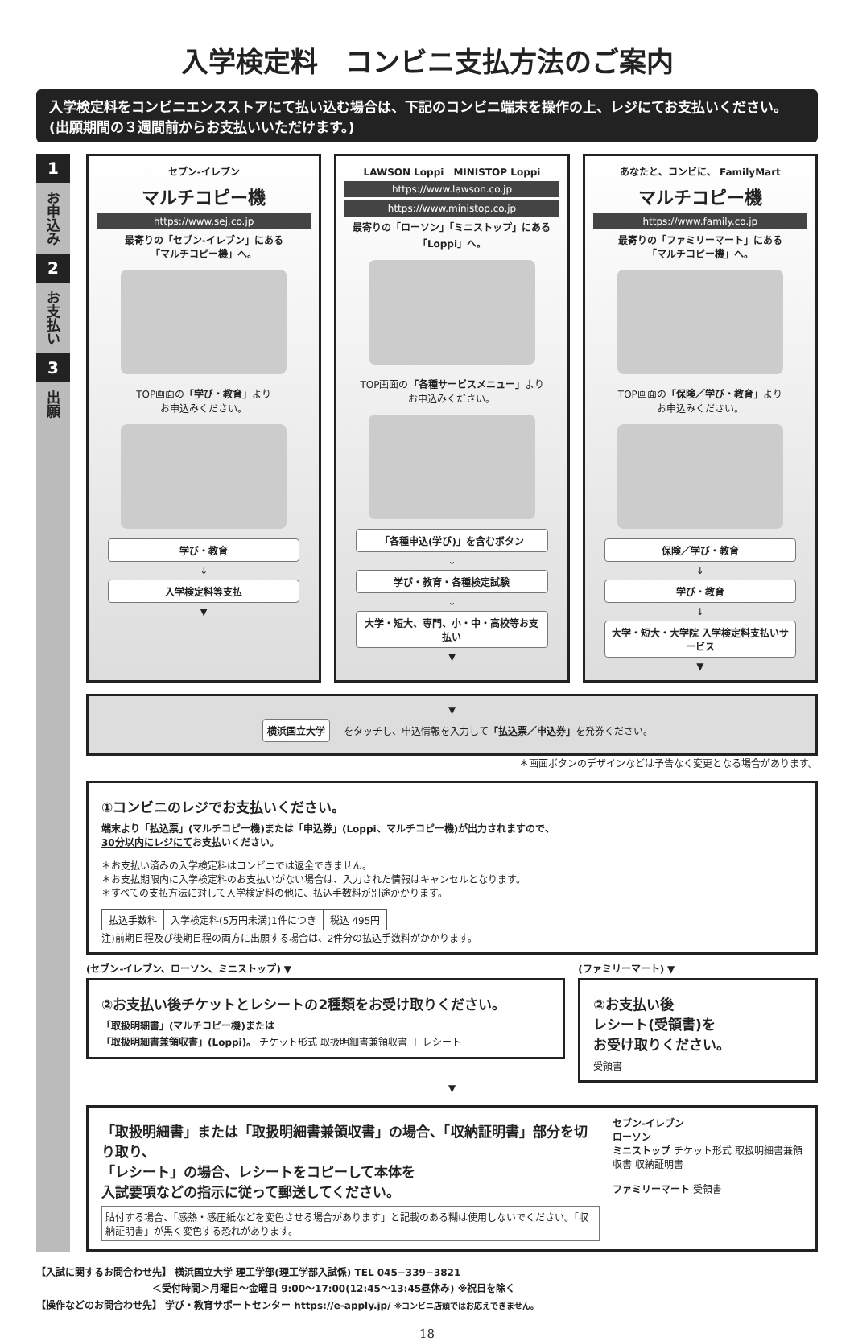入学検定料　コンビニ支払方法のご案内
入学検定料をコンビニエンスストアにて払い込む場合は、下記のコンビニ端末を操作の上、レジにてお支払いください。(出願期間の３週間前からお支払いいただけます。)
1
お申込み
2
お支払い
3
出願
セブン-イレブン
マルチコピー機
https://www.sej.co.jp
最寄りの「セブン-イレブン」にある
「マルチコピー機」へ。
TOP画面の「学び・教育」より
お申込みください。
学び・教育
↓
入学検定料等支払
▼
LAWSON Loppi　MINISTOP Loppi
https://www.lawson.co.jp
https://www.ministop.co.jp
最寄りの「ローソン」「ミニストップ」にある
「Loppi」へ。
TOP画面の「各種サービスメニュー」より
お申込みください。
「各種申込(学び)」を含むボタン
↓
学び・教育・各種検定試験
↓
大学・短大、専門、小・中・高校等お支払い
▼
あなたと、コンビに、 FamilyMart
マルチコピー機
https://www.family.co.jp
最寄りの「ファミリーマート」にある
「マルチコピー機」へ。
TOP画面の「保険／学び・教育」より
お申込みください。
保険／学び・教育
↓
学び・教育
↓
大学・短大・大学院 入学検定料支払いサービス
▼
▼
横浜国立大学 をタッチし、申込情報を入力して「払込票／申込券」を発券ください。
＊画面ボタンのデザインなどは予告なく変更となる場合があります。
①コンビニのレジでお支払いください。
端末より「払込票」(マルチコピー機)または「申込券」(Loppi、マルチコピー機)が出力されますので、
30分以内にレジにてお支払いください。
＊お支払い済みの入学検定料はコンビニでは返金できません。
＊お支払期限内に入学検定料のお支払いがない場合は、入力された情報はキャンセルとなります。
＊すべての支払方法に対して入学検定料の他に、払込手数料が別途かかります。
| 払込手数料 | 入学検定料(5万円未満)1件につき | 税込 495円 |
注)前期日程及び後期日程の両方に出願する場合は、2件分の払込手数料がかかります。
(セブン-イレブン、ローソン、ミニストップ) ▼
②お支払い後チケットとレシートの2種類をお受け取りください。
「取扱明細書」(マルチコピー機)または
「取扱明細書兼領収書」(Loppi)。 チケット形式 取扱明細書兼領収書 ＋ レシート
(ファミリーマート) ▼
②お支払い後
レシート(受領書)を
お受け取りください。
受領書
▼
「取扱明細書」または「取扱明細書兼領収書」の場合、「収納証明書」部分を切り取り、
「レシート」の場合、レシートをコピーして本体を
入試要項などの指示に従って郵送してください。
貼付する場合、「感熱・感圧紙などを変色させる場合があります」と記載のある糊は使用しないでください。「収納証明書」が黒く変色する恐れがあります。
セブン-イレブン
ローソン
ミニストップ チケット形式 取扱明細書兼領収書 収納証明書
ファミリーマート 受領書
【入試に関するお問合わせ先】 横浜国立大学 理工学部(理工学部入試係) TEL 045−339−3821
　　　　　　　　　　　　＜受付時間＞月曜日～金曜日 9:00～17:00(12:45～13:45昼休み) ※祝日を除く
【操作などのお問合わせ先】 学び・教育サポートセンター https://e-apply.jp/ ※コンビニ店頭ではお応えできません。
18